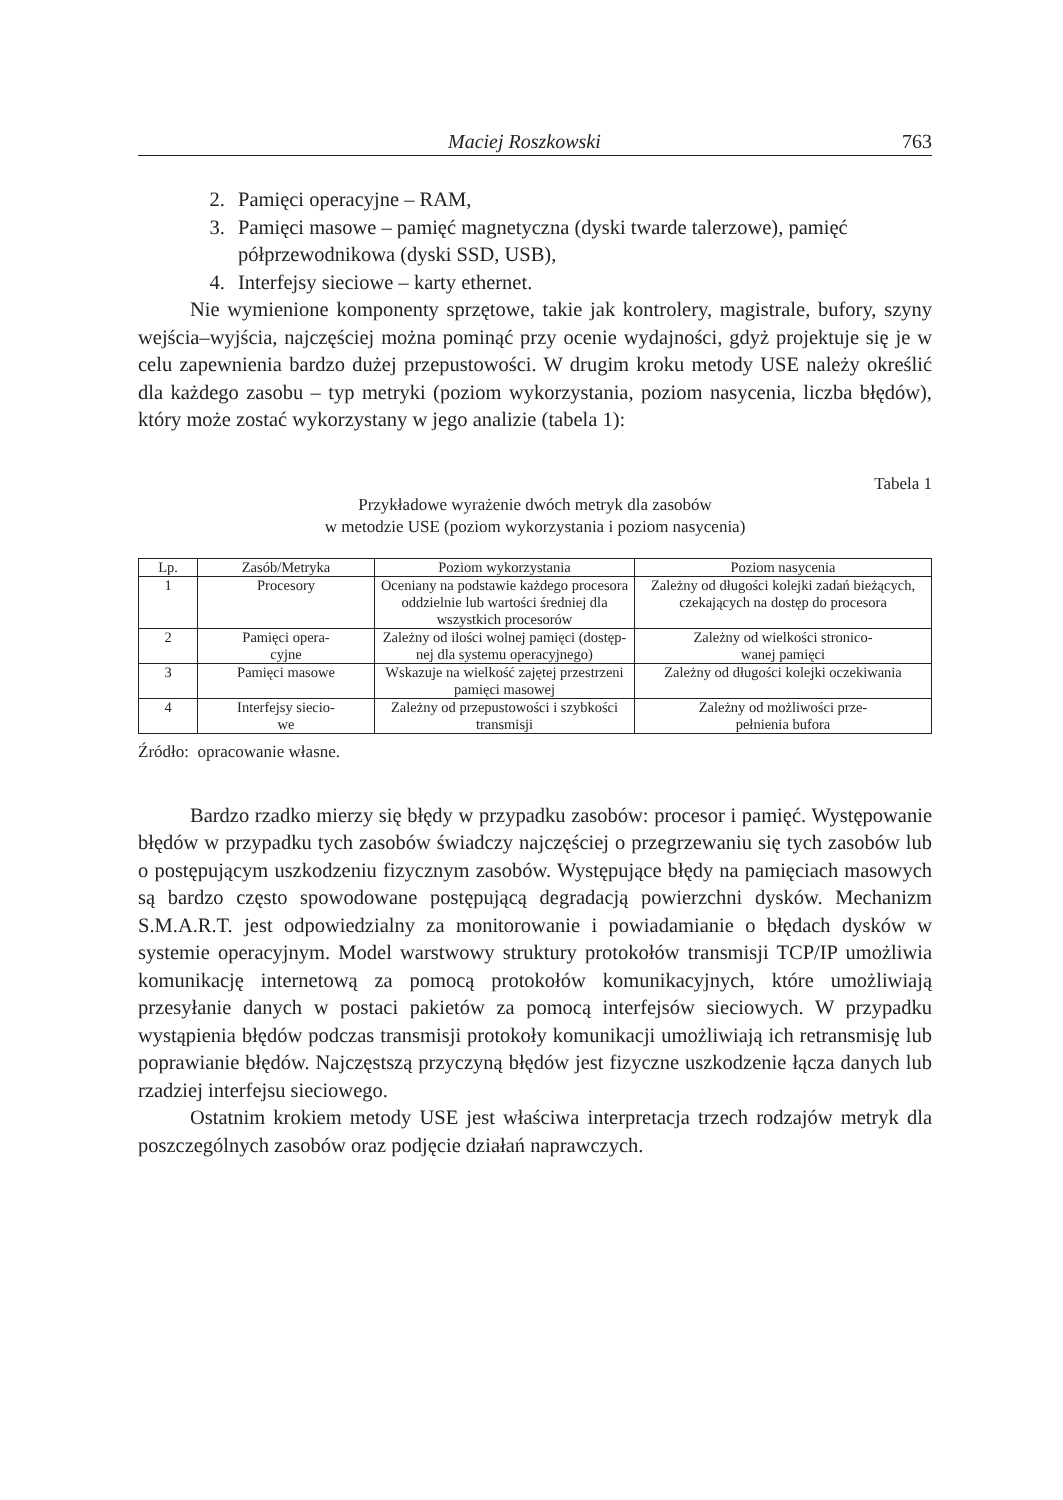Maciej Roszkowski 763
2. Pamięci operacyjne – RAM,
3. Pamięci masowe – pamięć magnetyczna (dyski twarde talerzowe), pamięć półprzewodnikowa (dyski SSD, USB),
4. Interfejsy sieciowe – karty ethernet.
Nie wymienione komponenty sprzętowe, takie jak kontrolery, magistrale, bufory, szyny wejścia–wyjścia, najczęściej można pominąć przy ocenie wydajności, gdyż projektuje się je w celu zapewnienia bardzo dużej przepustowości. W drugim kroku metody USE należy określić dla każdego zasobu – typ metryki (poziom wykorzystania, poziom nasycenia, liczba błędów), który może zostać wykorzystany w jego analizie (tabela 1):
Tabela 1
Przykładowe wyrażenie dwóch metryk dla zasobów
w metodzie USE (poziom wykorzystania i poziom nasycenia)
| Lp. | Zasób/Metryka | Poziom wykorzystania | Poziom nasycenia |
| --- | --- | --- | --- |
| 1 | Procesory | Oceniany na podstawie każdego procesora oddzielnie lub wartości średniej dla wszystkich procesorów | Zależny od długości kolejki zadań bieżących, czekających na dostęp do procesora |
| 2 | Pamięci opera- cyjne | Zależny od ilości wolnej pamięci (dostęp- nej dla systemu operacyjnego) | Zależny od wielkości stronico- wanej pamięci |
| 3 | Pamięci masowe | Wskazuje na wielkość zajętej przestrzeni pamięci masowej | Zależny od długości kolejki oczekiwania |
| 4 | Interfejsy siecio- we | Zależny od przepustowości i szybkości transmisji | Zależny od możliwości prze- pełnienia bufora |
Źródło: opracowanie własne.
Bardzo rzadko mierzy się błędy w przypadku zasobów: procesor i pamięć. Występowanie błędów w przypadku tych zasobów świadczy najczęściej o przegrzewaniu się tych zasobów lub o postępującym uszkodzeniu fizycznym zasobów. Występujące błędy na pamięciach masowych są bardzo często spowodowane postępującą degradacją powierzchni dysków. Mechanizm S.M.A.R.T. jest odpowiedzialny za monitorowanie i powiadamianie o błędach dysków w systemie operacyjnym. Model warstwowy struktury protokołów transmisji TCP/IP umożliwia komunikację internetową za pomocą protokołów komunikacyjnych, które umożliwiają przesyłanie danych w postaci pakietów za pomocą interfejsów sieciowych. W przypadku wystąpienia błędów podczas transmisji protokoły komunikacji umożliwiają ich retransmisję lub poprawianie błędów. Najczęstszą przyczyną błędów jest fizyczne uszkodzenie łącza danych lub rzadziej interfejsu sieciowego.
Ostatnim krokiem metody USE jest właściwa interpretacja trzech rodzajów metryk dla poszczególnych zasobów oraz podjęcie działań naprawczych.